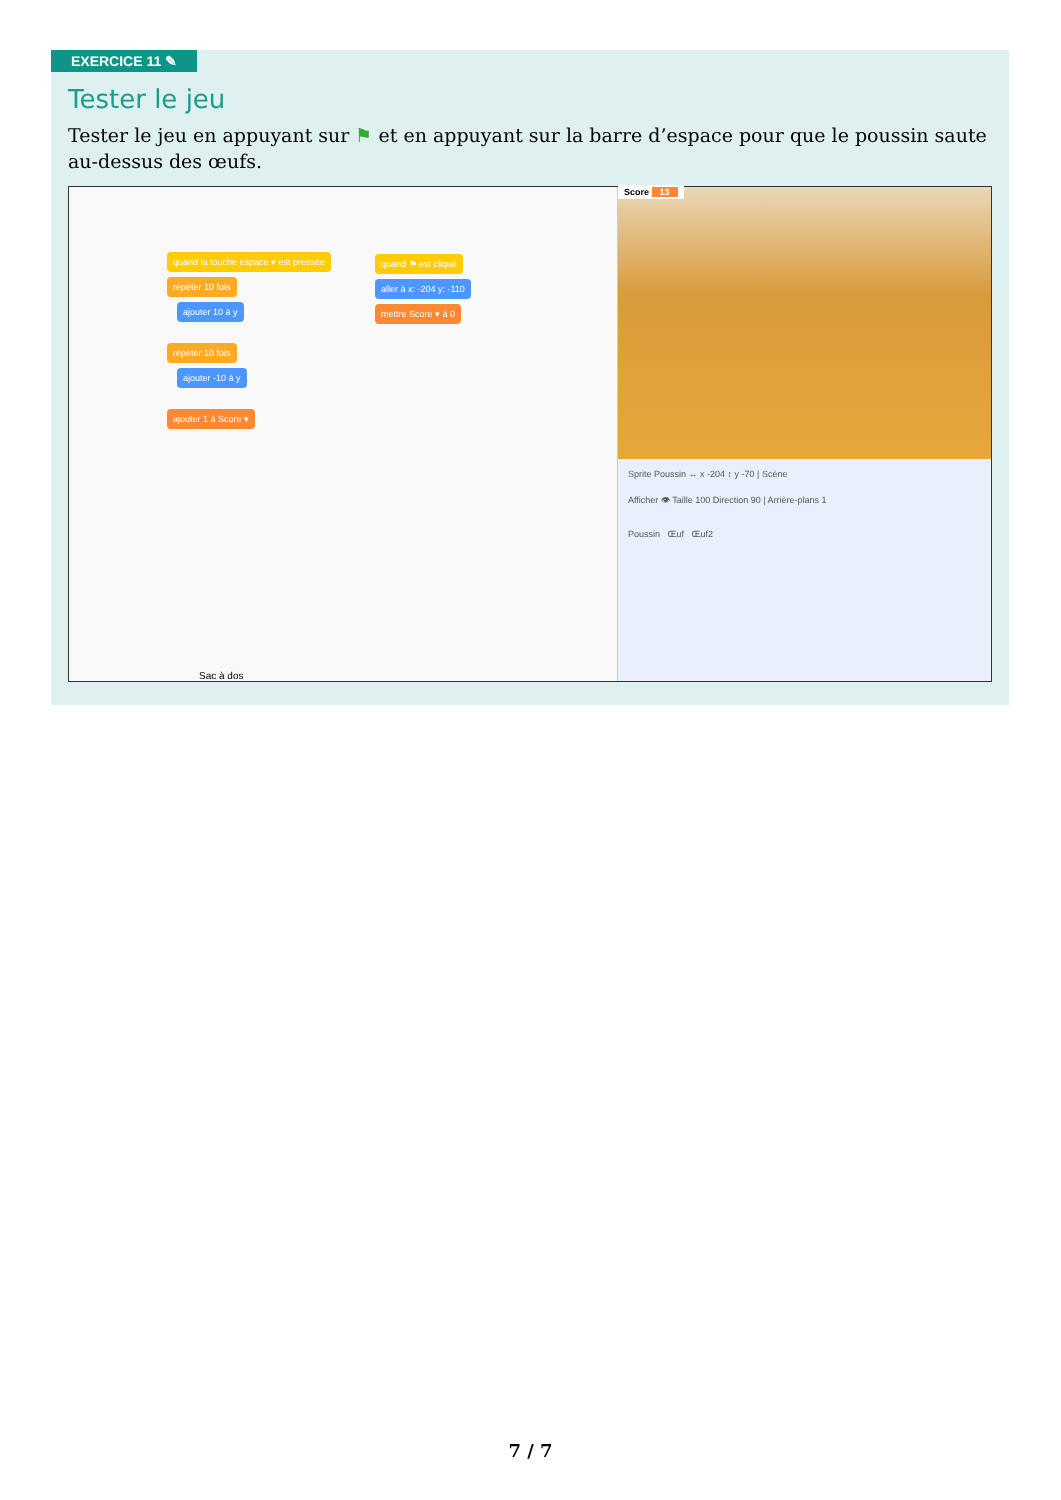EXERCICE 11 ✎
Tester le jeu
Tester le jeu en appuyant sur ⚑ et en appuyant sur la barre d’espace pour que le poussin saute au-dessus des œufs.
quand la touche espace ▾ est pressée
répéter 10 fois
ajouter 10 à y
répéter 10 fois
ajouter -10 à y
ajouter 1 à Score ▾
quand ⚑ est cliqué
aller à x: -204 y: -110
mettre Score ▾ à 0
Sac à dos
Score 13
Sprite Poussin ↔ x -204 ↕ y -70 | Scène
Afficher 👁 Taille 100 Direction 90 | Arrière-plans 1
Poussin Œuf Œuf2
7 / 7